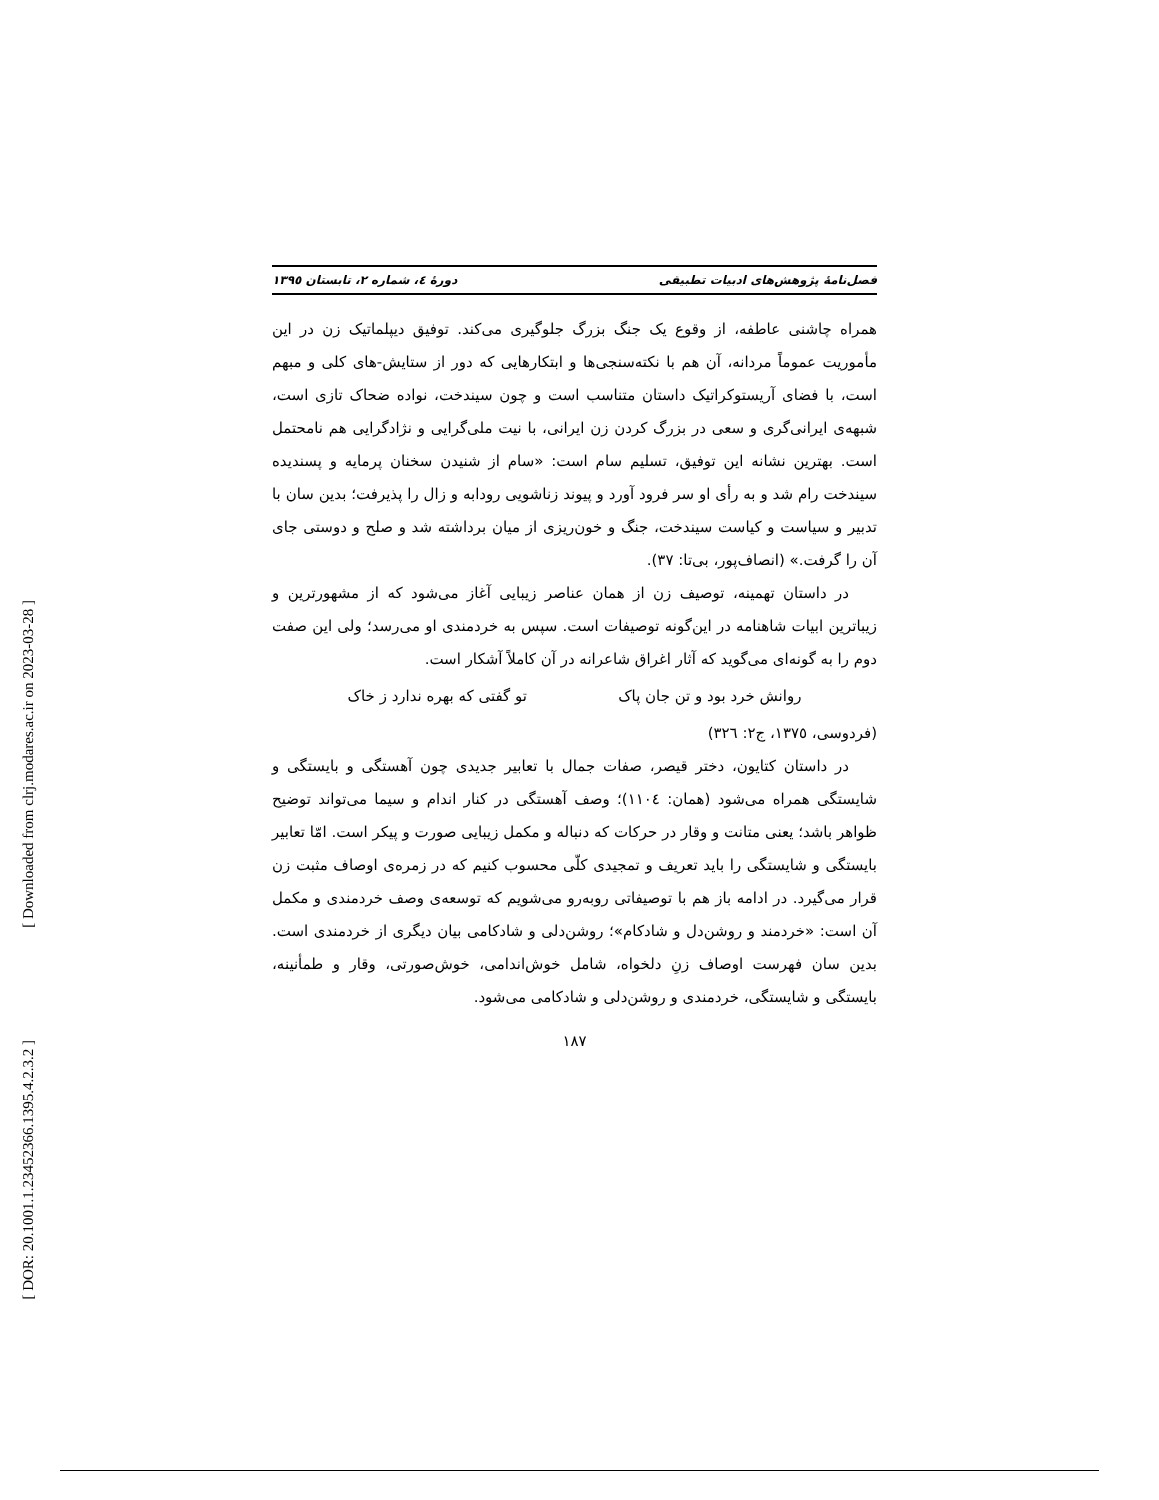[ Downloaded from clrj.modares.ac.ir on 2023-03-28 ]
[ DOR: 20.1001.1.23452366.1395.4.2.3.2 ]
فصل‌نامهٔ پژوهش‌های ادبیات تطبیقی دورهٔ ٤، شماره ٢، تابستان ١٣٩٥
همراه چاشنی عاطفه، از وقوع یک جنگ بزرگ جلوگیری می‌کند. توفیق دیپلماتیک زن در این مأموریت عموماً مردانه، آن هم با نکته‌سنجی‌ها و ابتکارهایی که دور از ستایش-های کلی و مبهم است، با فضای آریستوکراتیک داستان متناسب است و چون سیندخت، نواده ضحاک تازی است، شبهه‌ی ایرانی‌گری و سعی در بزرگ کردن زن ایرانی، با نیت ملی‌گرایی و نژادگرایی هم نامحتمل است. بهترین نشانه این توفیق، تسلیم سام است: «سام از شنیدن سخنان پرمایه و پسندیده سیندخت رام شد و به رأی او سر فرود آورد و پیوند زناشویی رودابه و زال را پذیرفت؛ بدین سان با تدبیر و سیاست و کیاست سیندخت، جنگ و خون‌ریزی از میان برداشته شد و صلح و دوستی جای آن را گرفت.» (انصاف‌پور، بی‌تا: ٣٧).
در داستان تهمینه، توصیف زن از همان عناصر زیبایی آغاز می‌شود که از مشهورترین و زیباترین ابیات شاهنامه در این‌گونه توصیفات است. سپس به خردمندی او می‌رسد؛ ولی این صفت دوم را به گونه‌ای می‌گوید که آثار اغراق شاعرانه در آن کاملاً آشکار است.
روانش خرد بود و تن جان پاک تو گفتی که بهره ندارد ز خاک
(فردوسی، ١٣٧٥، ج٢: ٣٢٦)
در داستان کتایون، دختر قیصر، صفات جمال با تعابیر جدیدی چون آهستگی و بایستگی و شایستگی همراه می‌شود (همان: ١١٠٤)؛ وصف آهستگی در کنار اندام و سیما می‌تواند توضیح ظواهر باشد؛ یعنی متانت و وقار در حرکات که دنباله و مکمل زیبایی صورت و پیکر است. امّا تعابیر بایستگی و شایستگی را باید تعریف و تمجیدی کلّی محسوب کنیم که در زمره‌ی اوصاف مثبت زن قرار می‌گیرد. در ادامه باز هم با توصیفاتی روبه‌رو می‌شویم که توسعه‌ی وصف خردمندی و مکمل آن است: «خردمند و روشن‌دل و شادکام»؛ روشن‌دلی و شادکامی بیان دیگری از خردمندی است. بدین سان فهرست اوصاف زنِ دلخواه، شامل خوش‌اندامی، خوش‌صورتی، وقار و طمأنینه، بایستگی و شایستگی، خردمندی و روشن‌دلی و شادکامی می‌شود.
١٨٧